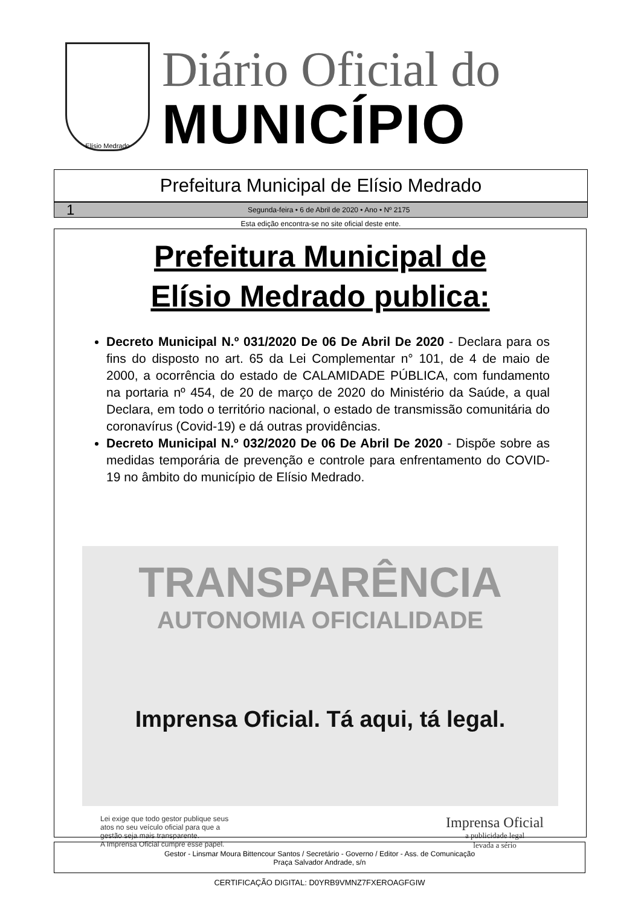Elísio Medrado
Diário Oficial do
MUNICÍPIO
Prefeitura Municipal de Elísio Medrado
1 Segunda-feira • 6 de Abril de 2020 • Ano • Nº 2175
Esta edição encontra-se no site oficial deste ente.
Prefeitura Municipal de
Elísio Medrado publica:
Decreto Municipal N.º 031/2020 De 06 De Abril De 2020 - Declara para os fins do disposto no art. 65 da Lei Complementar n° 101, de 4 de maio de 2000, a ocorrência do estado de CALAMIDADE PÚBLICA, com fundamento na portaria nº 454, de 20 de março de 2020 do Ministério da Saúde, a qual Declara, em todo o território nacional, o estado de transmissão comunitária do coronavírus (Covid-19) e dá outras providências.
Decreto Municipal N.º 032/2020 De 06 De Abril De 2020 - Dispõe sobre as medidas temporária de prevenção e controle para enfrentamento do COVID-19 no âmbito do município de Elísio Medrado.
TRANSPARÊNCIA
AUTONOMIA OFICIALIDADE
Imprensa Oficial. Tá aqui, tá legal.
Lei exige que todo gestor publique seus
atos no seu veículo oficial para que a
gestão seja mais transparente.
A Imprensa Oficial cumpre esse papel.
Imprensa Oficial
a publicidade legal
levada a sério
Gestor - Linsmar Moura Bittencour Santos / Secretário - Governo / Editor - Ass. de Comunicação
Praça Salvador Andrade, s/n
CERTIFICAÇÃO DIGITAL: D0YRB9VMNZ7FXEROAGFGIW